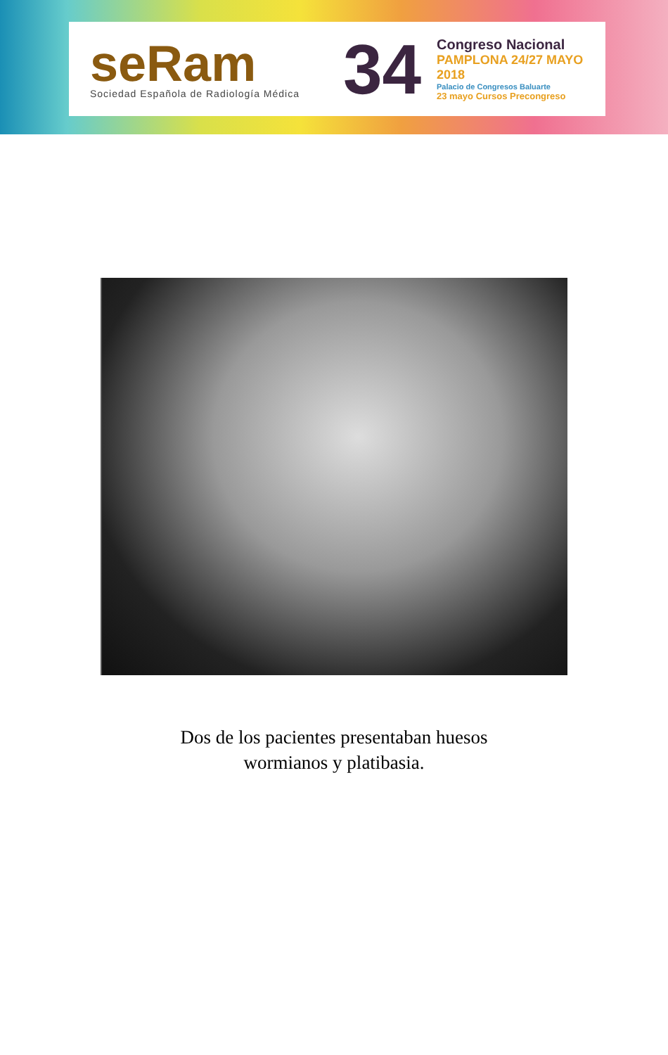seRam
Sociedad Española de Radiología Médica
34
Congreso Nacional
PAMPLONA 24/27 MAYO 2018
Palacio de Congresos Baluarte
23 mayo Cursos Precongreso
Dos de los pacientes presentaban huesos
wormianos y platibasia.